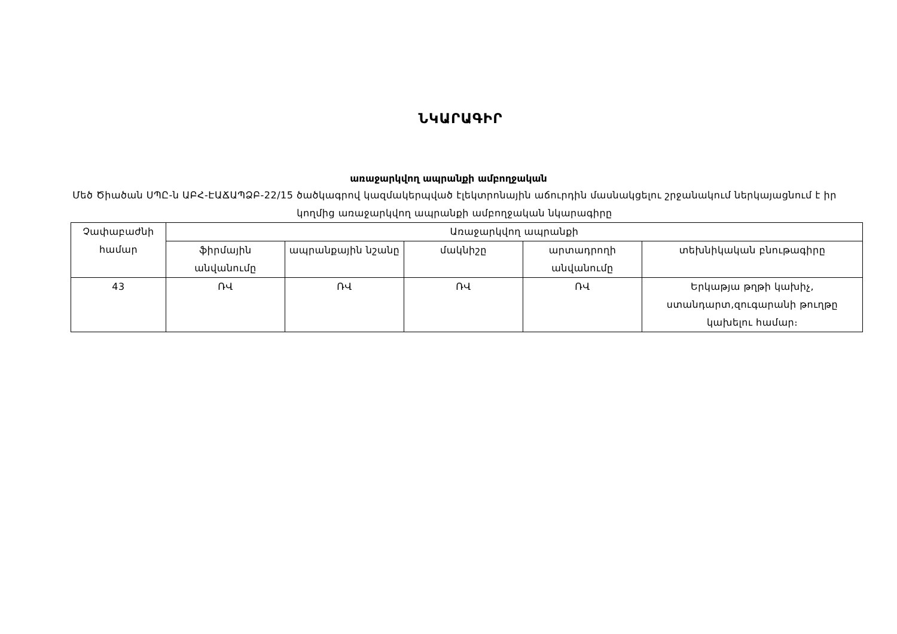ՆԿԱՐԱԳԻՐ
առաջարկվող ապրանքի ամբողջական
Մեծ Ծիածան ՍՊԸ-ն ԱԲՀ-ԷԱՃԱՊՁԲ-22/15 ծածկագրով կազմակերպված էլեկտրոնային աճուրդին մասնակցելու շրջանակում ներկայացնում է իր կողմից առաջարկվող ապրանքի ամբողջական նկարագիրը
| Չափաբաժնի համար | Առաջարկվող ապրանքի | | | | |
| --- | --- | --- | --- | --- | --- |
| | ֆիրմային անվանումը | ապրանքային նշանը | մակնիշը | արտադրողի անվանումը | տեխնիկական բնութագիրը |
| 43 | ՌՎ | ՌՎ | ՌՎ | ՌՎ | Երկաթյա թղթի կախիչ, ստանդարտ,զուգարանի թուղթը կախելու համար։ |